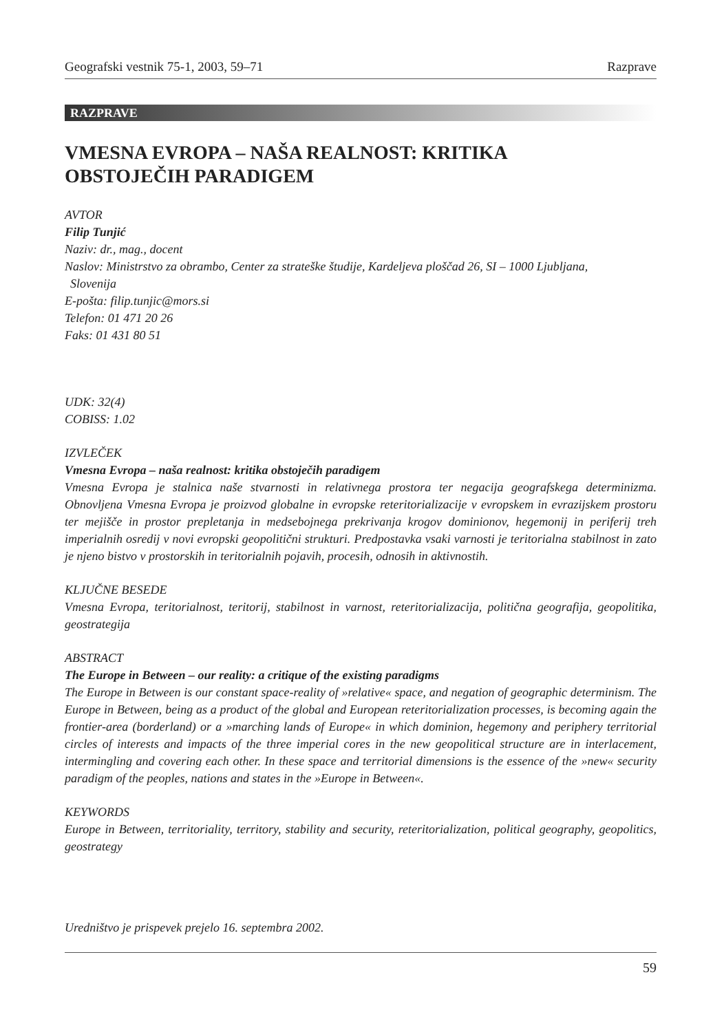Geografski vestnik 75-1, 2003, 59–71 Razprave
RAZPRAVE
VMESNA EVROPA – NAŠA REALNOST: KRITIKA
OBSTOJEČIH PARADIGEM
AVTOR
Filip Tunjić
Naziv: dr., mag., docent
Naslov: Ministrstvo za obrambo, Center za strateške študije, Kardeljeva ploščad 26, SI – 1000 Ljubljana,
Slovenija
E-pošta: filip.tunjic@mors.si
Telefon: 01 471 20 26
Faks: 01 431 80 51
UDK: 32(4)
COBISS: 1.02
IZVLEČEK
Vmesna Evropa – naša realnost: kritika obstoječih paradigem
Vmesna Evropa je stalnica naše stvarnosti in relativnega prostora ter negacija geografskega determinizma. Obnovljena Vmesna Evropa je proizvod globalne in evropske reteritorializacije v evropskem in evrazijskem prostoru ter mejišče in prostor prepletanja in medsebojnega prekrivanja krogov dominionov, hegemonij in periferij treh imperialnih osredij v novi evropski geopolitični strukturi. Predpostavka vsaki varnosti je teritorialna stabilnost in zato je njeno bistvo v prostorskih in teritorialnih pojavih, procesih, odnosih in aktivnostih.
KLJUČNE BESEDE
Vmesna Evropa, teritorialnost, teritorij, stabilnost in varnost, reteritorializacija, politična geografija, geopolitika, geostrategija
ABSTRACT
The Europe in Between – our reality: a critique of the existing paradigms
The Europe in Between is our constant space-reality of »relative« space, and negation of geographic determinism. The Europe in Between, being as a product of the global and European reteritorialization processes, is becoming again the frontier-area (borderland) or a »marching lands of Europe« in which dominion, hegemony and periphery territorial circles of interests and impacts of the three imperial cores in the new geopolitical structure are in interlacement, intermingling and covering each other. In these space and territorial dimensions is the essence of the »new« security paradigm of the peoples, nations and states in the »Europe in Between«.
KEYWORDS
Europe in Between, territoriality, territory, stability and security, reteritorialization, political geography, geopolitics, geostrategy
Uredništvo je prispevek prejelo 16. septembra 2002.
59